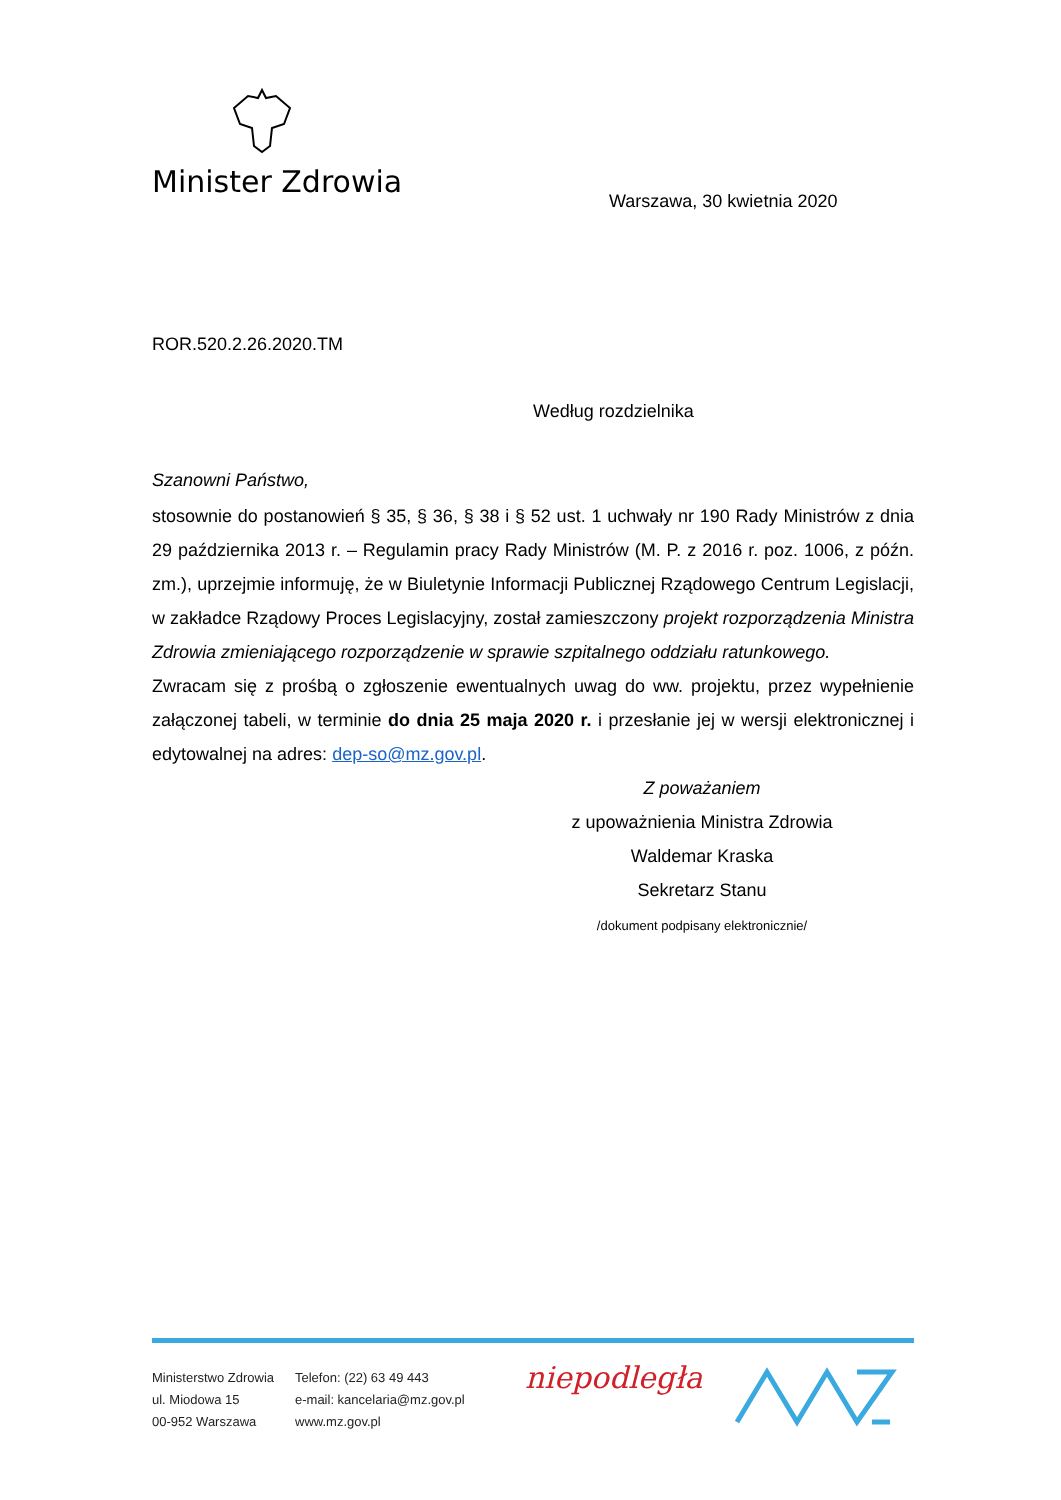Minister Zdrowia
Warszawa, 30 kwietnia 2020
ROR.520.2.26.2020.TM
Według rozdzielnika
Szanowni Państwo,
stosownie do postanowień § 35, § 36, § 38 i § 52 ust. 1 uchwały nr 190 Rady Ministrów z dnia 29 października 2013 r. – Regulamin pracy Rady Ministrów (M. P. z 2016 r. poz. 1006, z późn. zm.), uprzejmie informuję, że w Biuletynie Informacji Publicznej Rządowego Centrum Legislacji, w zakładce Rządowy Proces Legislacyjny, został zamieszczony projekt rozporządzenia Ministra Zdrowia zmieniającego rozporządzenie w sprawie szpitalnego oddziału ratunkowego.
Zwracam się z prośbą o zgłoszenie ewentualnych uwag do ww. projektu, przez wypełnienie załączonej tabeli, w terminie do dnia 25 maja 2020 r. i przesłanie jej w wersji elektronicznej i edytowalnej na adres: dep-so@mz.gov.pl.
Z poważaniem
z upoważnienia Ministra Zdrowia
Waldemar Kraska
Sekretarz Stanu
/dokument podpisany elektronicznie/
Ministerstwo Zdrowia
ul. Miodowa 15
00-952 Warszawa
Telefon: (22) 63 49 443
e-mail: kancelaria@mz.gov.pl
www.mz.gov.pl
niepodległa